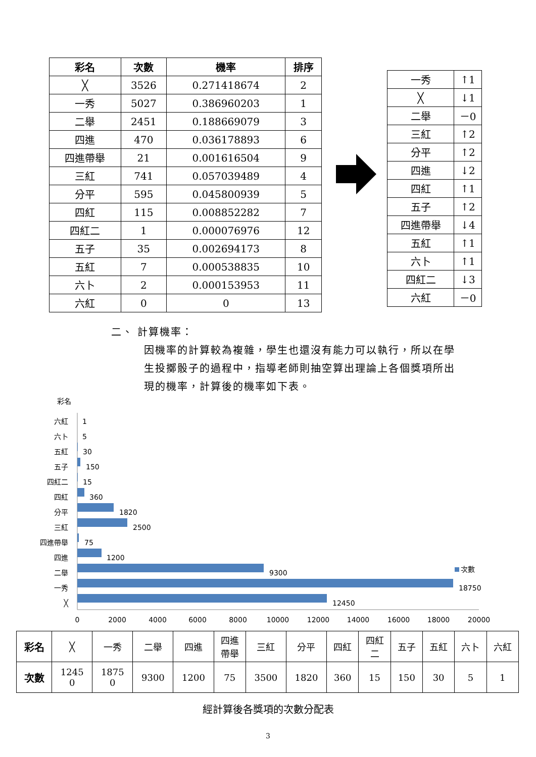| 彩名 | 次數 | 機率 | 排序 |
| --- | --- | --- | --- |
| ╳ | 3526 | 0.271418674 | 2 |
| 一秀 | 5027 | 0.386960203 | 1 |
| 二舉 | 2451 | 0.188669079 | 3 |
| 四進 | 470 | 0.036178893 | 6 |
| 四進帶舉 | 21 | 0.001616504 | 9 |
| 三紅 | 741 | 0.057039489 | 4 |
| 分平 | 595 | 0.045800939 | 5 |
| 四紅 | 115 | 0.008852282 | 7 |
| 四紅二 | 1 | 0.000076976 | 12 |
| 五子 | 35 | 0.002694173 | 8 |
| 五紅 | 7 | 0.000538835 | 10 |
| 六卜 | 2 | 0.000153953 | 11 |
| 六紅 | 0 | 0 | 13 |
| 一秀 | ↑1 |
| ╳ | ↓1 |
| 二舉 | －0 |
| 三紅 | ↑2 |
| 分平 | ↑2 |
| 四進 | ↓2 |
| 四紅 | ↑1 |
| 五子 | ↑2 |
| 四進帶舉 | ↓4 |
| 五紅 | ↑1 |
| 六卜 | ↑1 |
| 四紅二 | ↓3 |
| 六紅 | －0 |
二、 計算機率：
因機率的計算較為複雜，學生也還沒有能力可以執行，所以在學生投擲骰子的過程中，指導老師則抽空算出理論上各個獎項所出現的機率，計算後的機率如下表。
彩名
六紅
六卜
五紅
五子
四紅二
四紅
分平
三紅
四進帶舉
四進
二舉
一秀
╳
1
5
30
150
15
360
1820
2500
75
1200
9300
18750
12450
次數
0
2000
4000
6000
8000
10000
12000
14000
16000
18000
20000
| 彩名 | ╳ | 一秀 | 二舉 | 四進 | 四進 帶舉 | 三紅 | 分平 | 四紅 | 四紅 二 | 五子 | 五紅 | 六卜 | 六紅 |
| 次數 | 1245 0 | 1875 0 | 9300 | 1200 | 75 | 3500 | 1820 | 360 | 15 | 150 | 30 | 5 | 1 |
經計算後各獎項的次數分配表
3